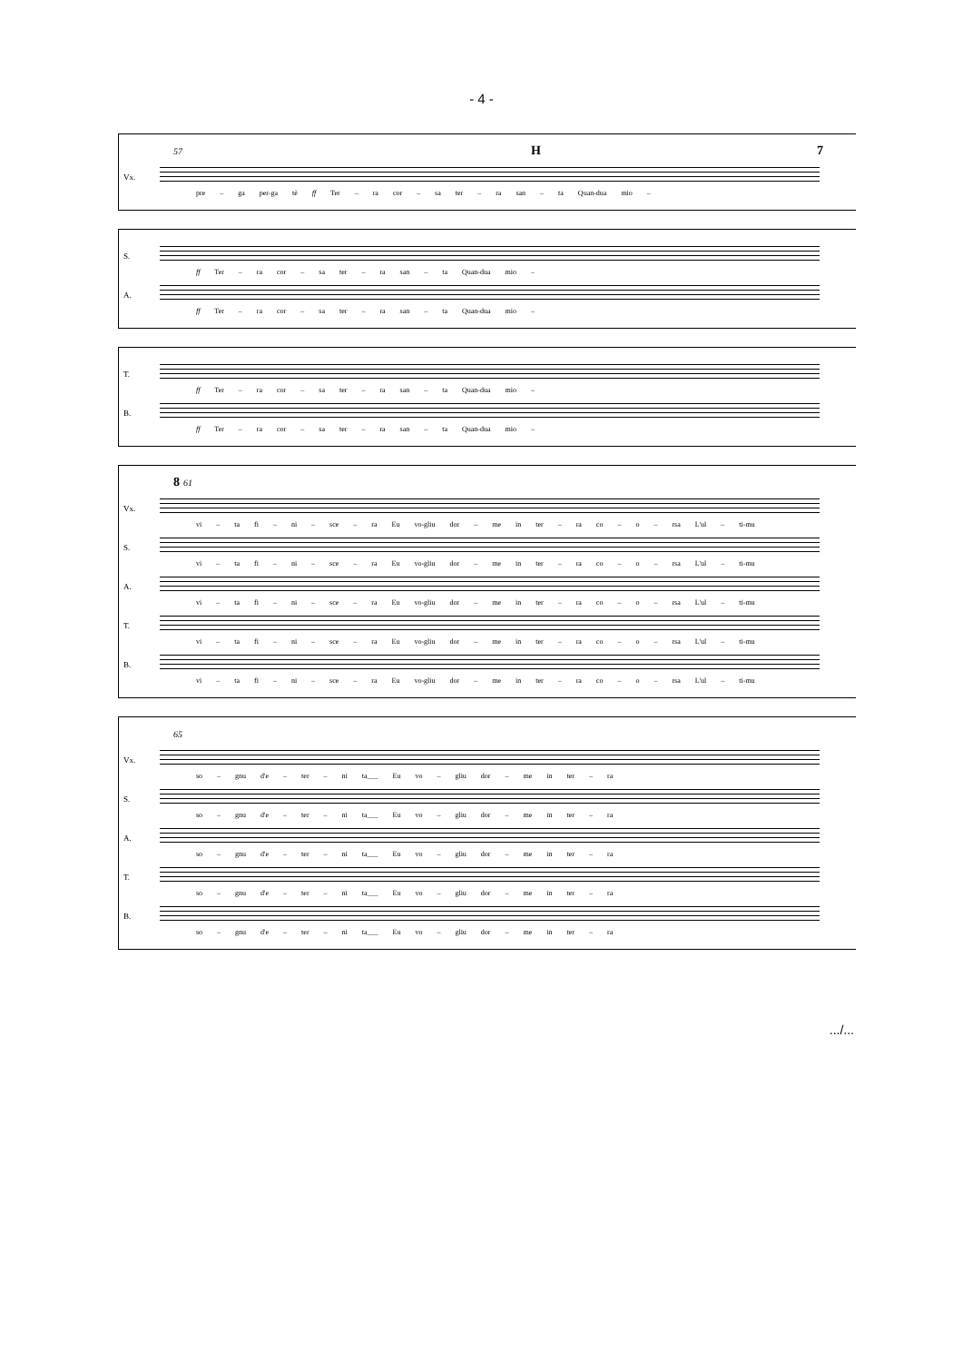- 4 -
57 H 7
Vx. pre – ga per-ga tè ff Ter – ra cor – sa ter – ra san – ta Quan-dua mio –
S. ff Ter – ra cor – sa ter – ra san – ta Quan-dua mio –
A. ff Ter – ra cor – sa ter – ra san – ta Quan-dua mio –
T. ff Ter – ra cor – sa ter – ra san – ta Quan-dua mio –
B. ff Ter – ra cor – sa ter – ra san – ta Quan-dua mio –
8 61
Vx. vi – ta fi – ni – sce – ra Eu vo-gliu dor – me in ter – ra co – o – rsa L'ul – ti-mu
S. vi – ta fi – ni – sce – ra Eu vo-gliu dor – me in ter – ra co – o – rsa L'ul – ti-mu
A. vi – ta fi – ni – sce – ra Eu vo-gliu dor – me in ter – ra co – o – rsa L'ul – ti-mu
T. vi – ta fi – ni – sce – ra Eu vo-gliu dor – me in ter – ra co – o – rsa L'ul – ti-mu
B. vi – ta fi – ni – sce – ra Eu vo-gliu dor – me in ter – ra co – o – rsa L'ul – ti-mu
65
Vx. so – gnu d'e – ter – ni ta___ Eu vo – gliu dor – me in ter – ra
S. so – gnu d'e – ter – ni ta___ Eu vo – gliu dor – me in ter – ra
A. so – gnu d'e – ter – ni ta___ Eu vo – gliu dor – me in ter – ra
T. so – gnu d'e – ter – ni ta___ Eu vo – gliu dor – me in ter – ra
B. so – gnu d'e – ter – ni ta___ Eu vo – gliu dor – me in ter – ra
.../...